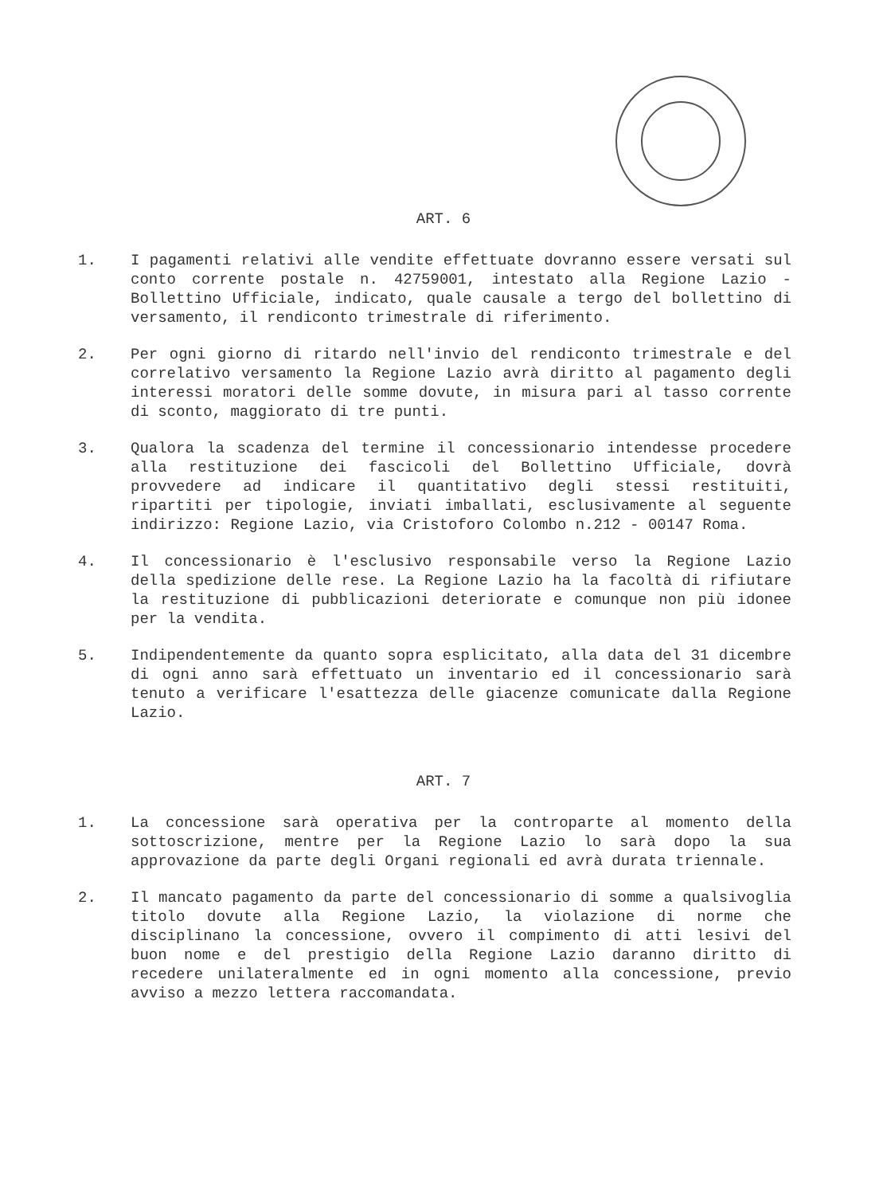ART. 6
1. I pagamenti relativi alle vendite effettuate dovranno essere versati sul conto corrente postale n. 42759001, intestato alla Regione Lazio - Bollettino Ufficiale, indicato, quale causale a tergo del bollettino di versamento, il rendiconto trimestrale di riferimento.
2. Per ogni giorno di ritardo nell'invio del rendiconto trimestrale e del correlativo versamento la Regione Lazio avrà diritto al pagamento degli interessi moratori delle somme dovute, in misura pari al tasso corrente di sconto, maggiorato di tre punti.
3. Qualora la scadenza del termine il concessionario intendesse procedere alla restituzione dei fascicoli del Bollettino Ufficiale, dovrà provvedere ad indicare il quantitativo degli stessi restituiti, ripartiti per tipologie, inviati imballati, esclusivamente al seguente indirizzo: Regione Lazio, via Cristoforo Colombo n.212 - 00147 Roma.
4. Il concessionario è l'esclusivo responsabile verso la Regione Lazio della spedizione delle rese. La Regione Lazio ha la facoltà di rifiutare la restituzione di pubblicazioni deteriorate e comunque non più idonee per la vendita.
5. Indipendentemente da quanto sopra esplicitato, alla data del 31 dicembre di ogni anno sarà effettuato un inventario ed il concessionario sarà tenuto a verificare l'esattezza delle giacenze comunicate dalla Regione Lazio.
ART. 7
1. La concessione sarà operativa per la controparte al momento della sottoscrizione, mentre per la Regione Lazio lo sarà dopo la sua approvazione da parte degli Organi regionali ed avrà durata triennale.
2. Il mancato pagamento da parte del concessionario di somme a qualsivoglia titolo dovute alla Regione Lazio, la violazione di norme che disciplinano la concessione, ovvero il compimento di atti lesivi del buon nome e del prestigio della Regione Lazio daranno diritto di recedere unilateralmente ed in ogni momento alla concessione, previo avviso a mezzo lettera raccomandata.